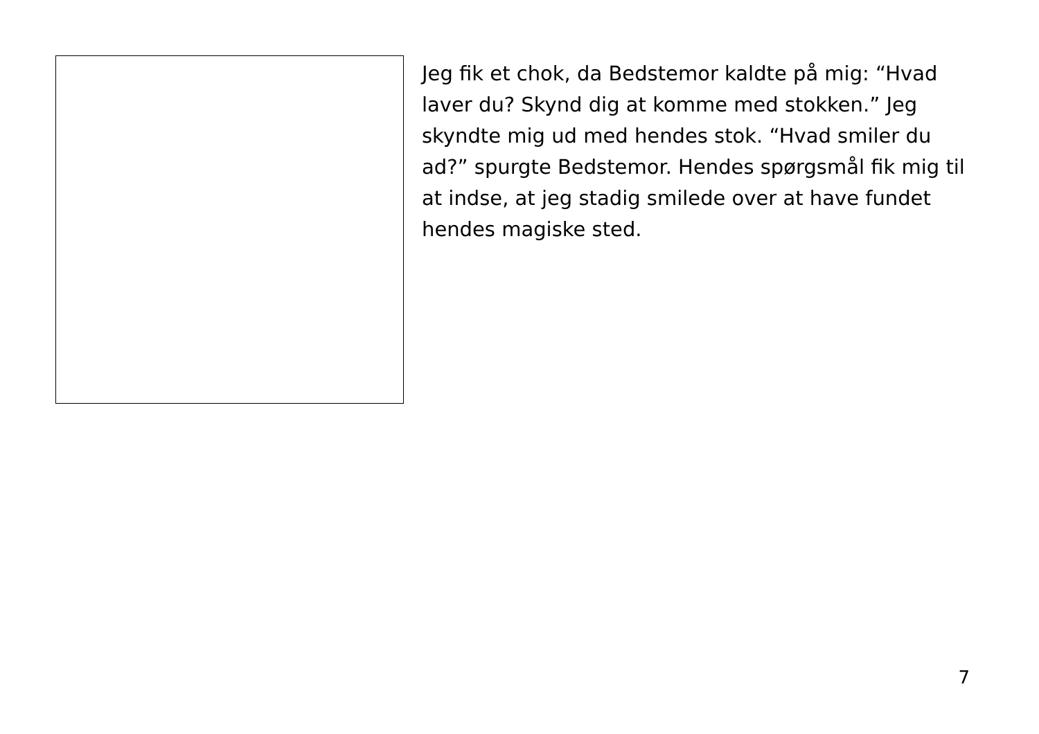Jeg fik et chok, da Bedstemor kaldte på mig: “Hvad laver du? Skynd dig at komme med stokken.” Jeg skyndte mig ud med hendes stok. “Hvad smiler du ad?” spurgte Bedstemor. Hendes spørgsmål fik mig til at indse, at jeg stadig smilede over at have fundet hendes magiske sted.
7